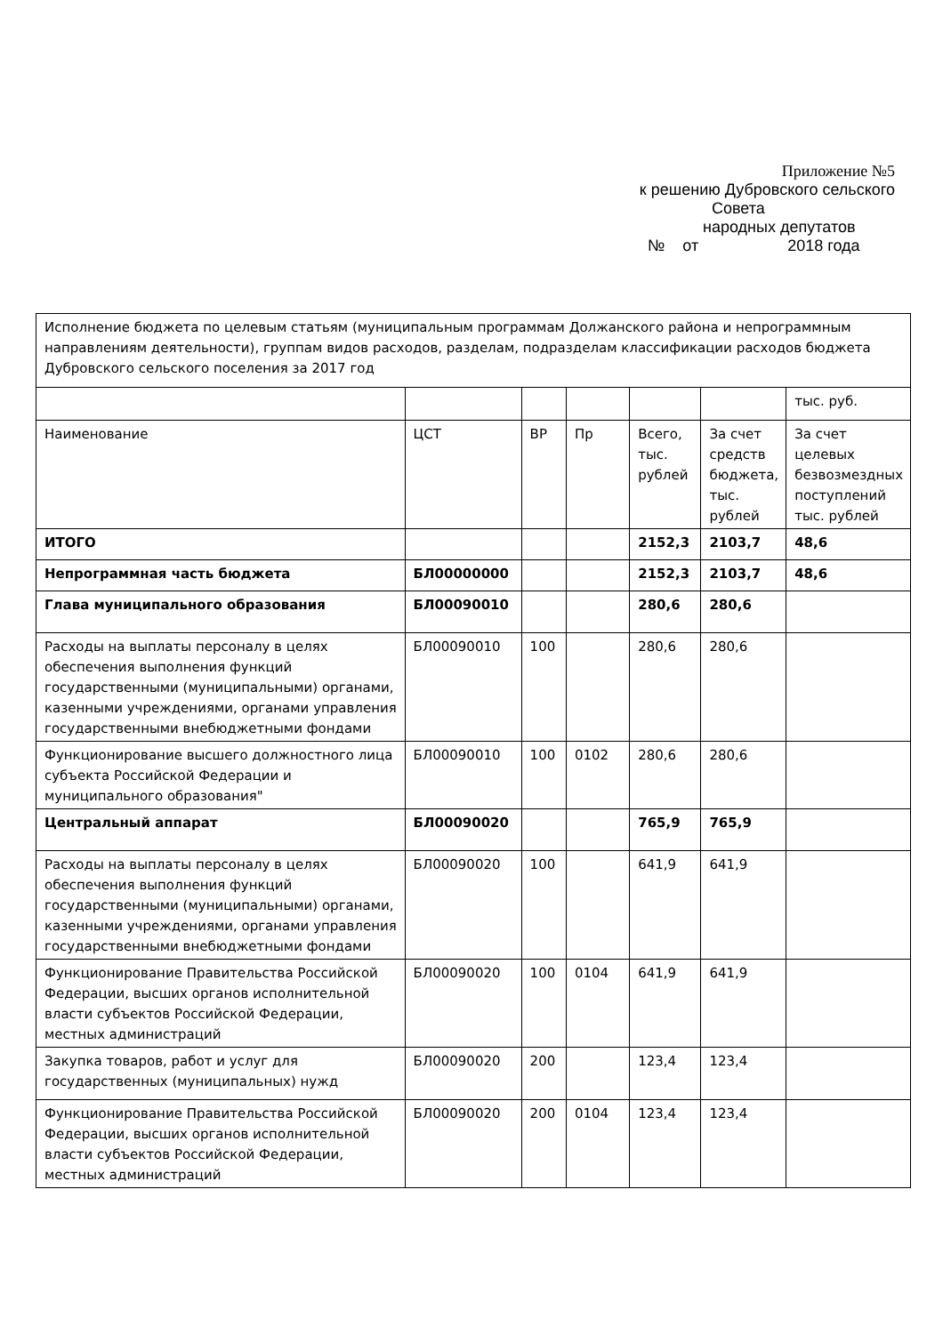Приложение №5
к решению Дубровского сельского
Совета
народных депутатов
№ от 2018 года
| Исполнение бюджета по целевым статьям (муниципальным программам Должанского района и непрограммным направлениям деятельности), группам видов расходов, разделам, подразделам классификации расходов бюджета Дубровского сельского поселения за 2017 год | | | | | | |
| | | | | | | тыс. руб. |
| Наименование | ЦСТ | ВР | Пр | Всего, тыс. рублей | За счет средств бюджета, тыс. рублей | За счет целевых безвозмездных поступлений тыс. рублей |
| ИТОГО | | | | 2152,3 | 2103,7 | 48,6 |
| Непрограммная часть бюджета | БЛ00000000 | | | 2152,3 | 2103,7 | 48,6 |
| Глава муниципального образования | БЛ00090010 | | | 280,6 | 280,6 | |
| Расходы на выплаты персоналу в целях обеспечения выполнения функций государственными (муниципальными) органами, казенными учреждениями, органами управления государственными внебюджетными фондами | БЛ00090010 | 100 | | 280,6 | 280,6 | |
| Функционирование высшего должностного лица субъекта Российской Федерации и муниципального образования" | БЛ00090010 | 100 | 0102 | 280,6 | 280,6 | |
| Центральный аппарат | БЛ00090020 | | | 765,9 | 765,9 | |
| Расходы на выплаты персоналу в целях обеспечения выполнения функций государственными (муниципальными) органами, казенными учреждениями, органами управления государственными внебюджетными фондами | БЛ00090020 | 100 | | 641,9 | 641,9 | |
| Функционирование Правительства Российской Федерации, высших органов исполнительной власти субъектов Российской Федерации, местных администраций | БЛ00090020 | 100 | 0104 | 641,9 | 641,9 | |
| Закупка товаров, работ и услуг для государственных (муниципальных) нужд | БЛ00090020 | 200 | | 123,4 | 123,4 | |
| Функционирование Правительства Российской Федерации, высших органов исполнительной власти субъектов Российской Федерации, местных администраций | БЛ00090020 | 200 | 0104 | 123,4 | 123,4 | |